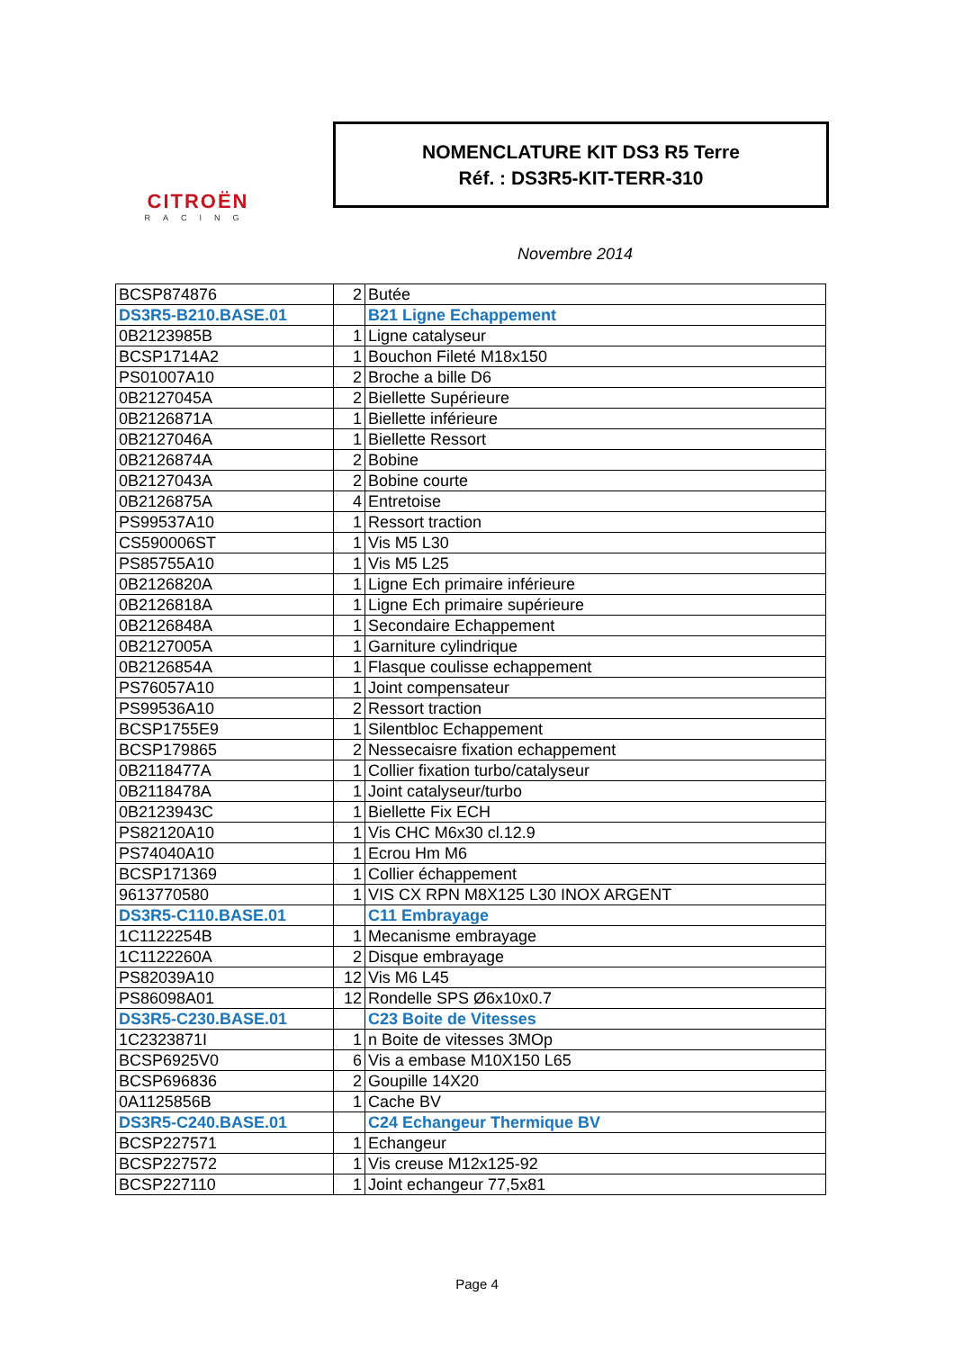CITROËN
RACING
NOMENCLATURE KIT DS3 R5 Terre
Réf. : DS3R5-KIT-TERR-310
Novembre 2014
| BCSP874876 | 2 | Butée |
| DS3R5-B210.BASE.01 | | B21 Ligne Echappement |
| 0B2123985B | 1 | Ligne catalyseur |
| BCSP1714A2 | 1 | Bouchon Fileté M18x150 |
| PS01007A10 | 2 | Broche a bille D6 |
| 0B2127045A | 2 | Biellette Supérieure |
| 0B2126871A | 1 | Biellette inférieure |
| 0B2127046A | 1 | Biellette Ressort |
| 0B2126874A | 2 | Bobine |
| 0B2127043A | 2 | Bobine courte |
| 0B2126875A | 4 | Entretoise |
| PS99537A10 | 1 | Ressort traction |
| CS590006ST | 1 | Vis M5 L30 |
| PS85755A10 | 1 | Vis M5 L25 |
| 0B2126820A | 1 | Ligne Ech primaire inférieure |
| 0B2126818A | 1 | Ligne Ech primaire supérieure |
| 0B2126848A | 1 | Secondaire Echappement |
| 0B2127005A | 1 | Garniture cylindrique |
| 0B2126854A | 1 | Flasque coulisse echappement |
| PS76057A10 | 1 | Joint compensateur |
| PS99536A10 | 2 | Ressort traction |
| BCSP1755E9 | 1 | Silentbloc Echappement |
| BCSP179865 | 2 | Nessecaisre fixation echappement |
| 0B2118477A | 1 | Collier fixation turbo/catalyseur |
| 0B2118478A | 1 | Joint catalyseur/turbo |
| 0B2123943C | 1 | Biellette Fix ECH |
| PS82120A10 | 1 | Vis CHC M6x30 cl.12.9 |
| PS74040A10 | 1 | Ecrou Hm M6 |
| BCSP171369 | 1 | Collier échappement |
| 9613770580 | 1 | VIS CX RPN M8X125 L30 INOX ARGENT |
| DS3R5-C110.BASE.01 | | C11 Embrayage |
| 1C1122254B | 1 | Mecanisme embrayage |
| 1C1122260A | 2 | Disque embrayage |
| PS82039A10 | 12 | Vis M6 L45 |
| PS86098A01 | 12 | Rondelle SPS Ø6x10x0.7 |
| DS3R5-C230.BASE.01 | | C23 Boite de Vitesses |
| 1C2323871I | 1 | n Boite de vitesses 3MOp |
| BCSP6925V0 | 6 | Vis a embase M10X150 L65 |
| BCSP696836 | 2 | Goupille 14X20 |
| 0A1125856B | 1 | Cache BV |
| DS3R5-C240.BASE.01 | | C24 Echangeur Thermique BV |
| BCSP227571 | 1 | Echangeur |
| BCSP227572 | 1 | Vis creuse M12x125-92 |
| BCSP227110 | 1 | Joint echangeur 77,5x81 |
Page 4